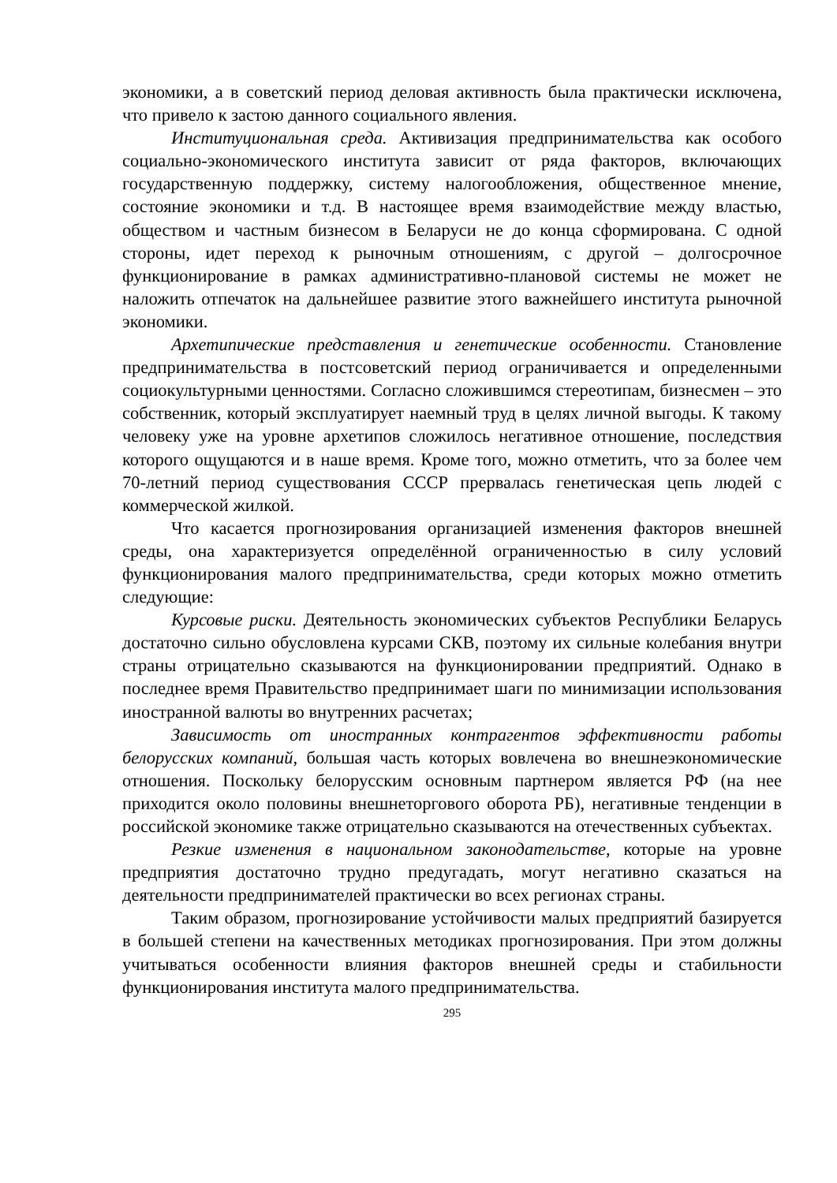экономики, а в советский период деловая активность была практически исключена, что привело к застою данного социального явления.
Институциональная среда. Активизация предпринимательства как особого социально-экономического института зависит от ряда факторов, включающих государственную поддержку, систему налогообложения, общественное мнение, состояние экономики и т.д. В настоящее время взаимодействие между властью, обществом и частным бизнесом в Беларуси не до конца сформирована. С одной стороны, идет переход к рыночным отношениям, с другой – долгосрочное функционирование в рамках административно-плановой системы не может не наложить отпечаток на дальнейшее развитие этого важнейшего института рыночной экономики.
Архетипические представления и генетические особенности. Становление предпринимательства в постсоветский период ограничивается и определенными социокультурными ценностями. Согласно сложившимся стереотипам, бизнесмен – это собственник, который эксплуатирует наемный труд в целях личной выгоды. К такому человеку уже на уровне архетипов сложилось негативное отношение, последствия которого ощущаются и в наше время. Кроме того, можно отметить, что за более чем 70-летний период существования СССР прервалась генетическая цепь людей с коммерческой жилкой.
Что касается прогнозирования организацией изменения факторов внешней среды, она характеризуется определённой ограниченностью в силу условий функционирования малого предпринимательства, среди которых можно отметить следующие:
Курсовые риски. Деятельность экономических субъектов Республики Беларусь достаточно сильно обусловлена курсами СКВ, поэтому их сильные колебания внутри страны отрицательно сказываются на функционировании предприятий. Однако в последнее время Правительство предпринимает шаги по минимизации использования иностранной валюты во внутренних расчетах;
Зависимость от иностранных контрагентов эффективности работы белорусских компаний, большая часть которых вовлечена во внешнеэкономические отношения. Поскольку белорусским основным партнером является РФ (на нее приходится около половины внешнеторгового оборота РБ), негативные тенденции в российской экономике также отрицательно сказываются на отечественных субъектах.
Резкие изменения в национальном законодательстве, которые на уровне предприятия достаточно трудно предугадать, могут негативно сказаться на деятельности предпринимателей практически во всех регионах страны.
Таким образом, прогнозирование устойчивости малых предприятий базируется в большей степени на качественных методиках прогнозирования. При этом должны учитываться особенности влияния факторов внешней среды и стабильности функционирования института малого предпринимательства.
295